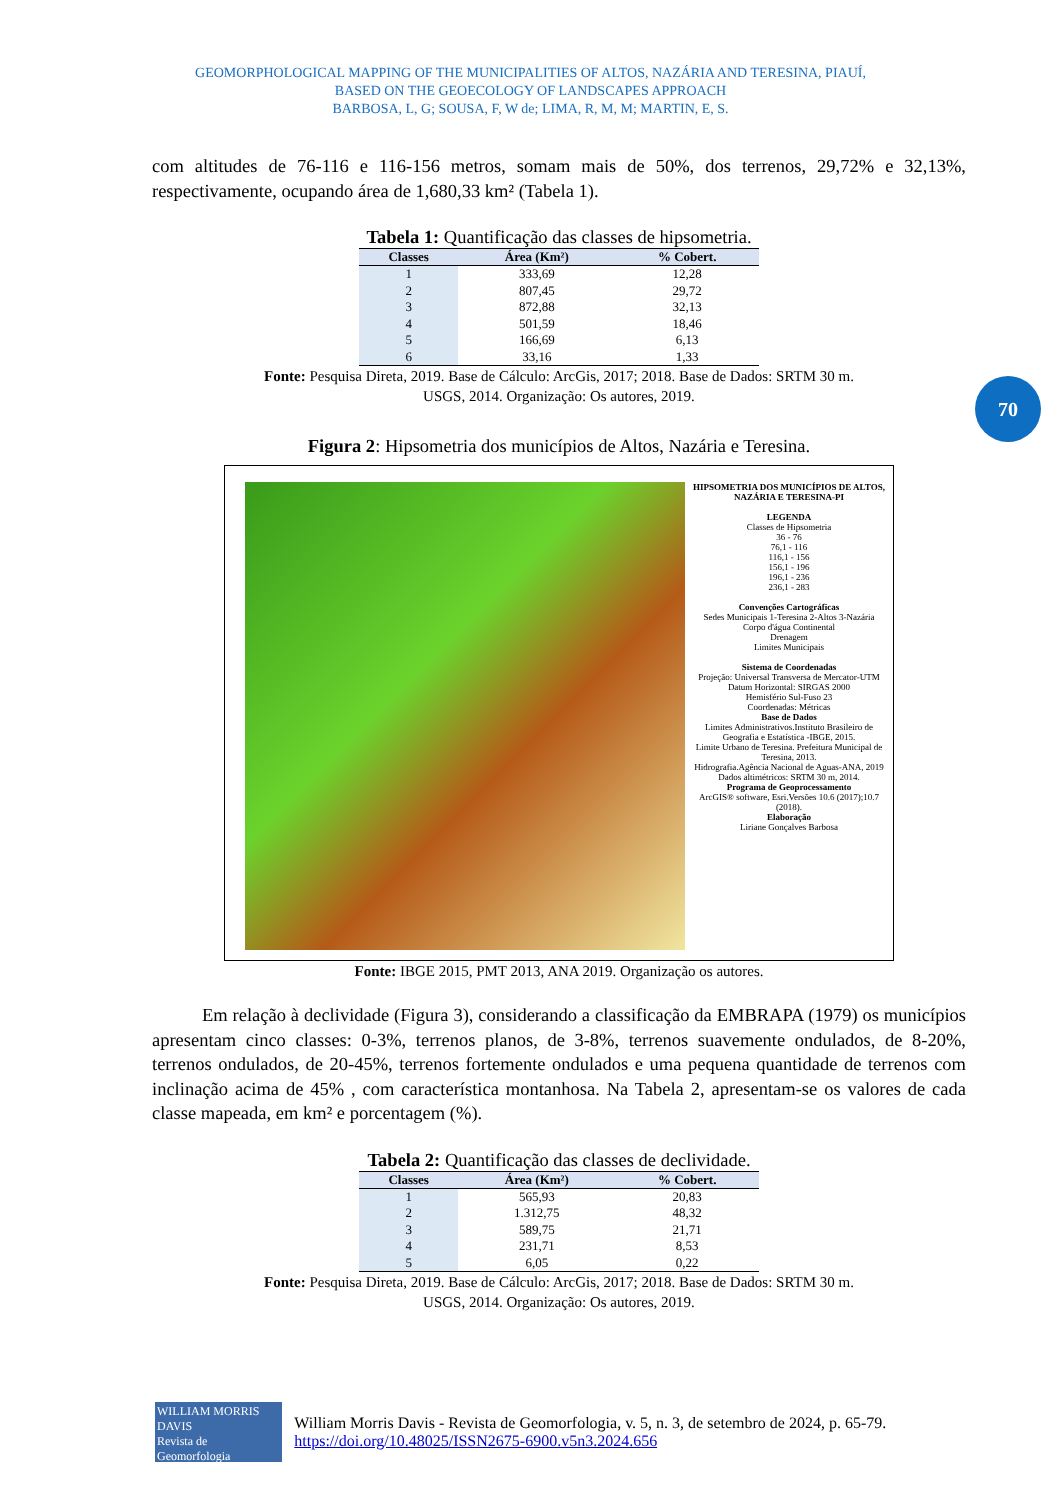GEOMORPHOLOGICAL MAPPING OF THE MUNICIPALITIES OF ALTOS, NAZÁRIA AND TERESINA, PIAUÍ,
BASED ON THE GEOECOLOGY OF LANDSCAPES APPROACH
BARBOSA, L, G; SOUSA, F, W de; LIMA, R, M, M; MARTIN, E, S.
70
com altitudes de 76-116 e 116-156 metros, somam mais de 50%, dos terrenos, 29,72% e 32,13%, respectivamente, ocupando área de 1,680,33 km² (Tabela 1).
Tabela 1: Quantificação das classes de hipsometria.
| Classes | Área (Km²) | % Cobert. |
| --- | --- | --- |
| 1 | 333,69 | 12,28 |
| 2 | 807,45 | 29,72 |
| 3 | 872,88 | 32,13 |
| 4 | 501,59 | 18,46 |
| 5 | 166,69 | 6,13 |
| 6 | 33,16 | 1,33 |
Fonte: Pesquisa Direta, 2019. Base de Cálculo: ArcGis, 2017; 2018. Base de Dados: SRTM 30 m.
USGS, 2014. Organização: Os autores, 2019.
Figura 2: Hipsometria dos municípios de Altos, Nazária e Teresina.
HIPSOMETRIA DOS MUNICÍPIOS DE ALTOS, NAZÁRIA E TERESINA-PI
LEGENDA
Classes de Hipsometria
36 - 76
76,1 - 116
116,1 - 156
156,1 - 196
196,1 - 236
236,1 - 283
Convenções Cartográficas
Sedes Municipais 1-Teresina 2-Altos 3-Nazária
Corpo d'água Continental
Drenagem
Limites Municipais
Sistema de Coordenadas
Projeção: Universal Transversa de Mercator-UTM
Datum Horizontal: SIRGAS 2000
Hemisfério Sul-Fuso 23
Coordenadas: Métricas
Base de Dados
Limites Administrativos.Instituto Brasileiro de Geografia e Estatística -IBGE, 2015.
Limite Urbano de Teresina. Prefeitura Municipal de Teresina, 2013.
Hidrografia.Agência Nacional de Aguas-ANA, 2019
Dados altimétricos: SRTM 30 m, 2014.
Programa de Geoprocessamento
ArcGIS® software, Esri.Versões 10.6 (2017);10.7 (2018).
Elaboração
Liriane Gonçalves Barbosa
Fonte: IBGE 2015, PMT 2013, ANA 2019. Organização os autores.
Em relação à declividade (Figura 3), considerando a classificação da EMBRAPA (1979) os municípios apresentam cinco classes: 0-3%, terrenos planos, de 3-8%, terrenos suavemente ondulados, de 8-20%, terrenos ondulados, de 20-45%, terrenos fortemente ondulados e uma pequena quantidade de terrenos com inclinação acima de 45% , com característica montanhosa. Na Tabela 2, apresentam-se os valores de cada classe mapeada, em km² e porcentagem (%).
Tabela 2: Quantificação das classes de declividade.
| Classes | Área (Km²) | % Cobert. |
| --- | --- | --- |
| 1 | 565,93 | 20,83 |
| 2 | 1.312,75 | 48,32 |
| 3 | 589,75 | 21,71 |
| 4 | 231,71 | 8,53 |
| 5 | 6,05 | 0,22 |
Fonte: Pesquisa Direta, 2019. Base de Cálculo: ArcGis, 2017; 2018. Base de Dados: SRTM 30 m.
USGS, 2014. Organização: Os autores, 2019.
WILLIAM MORRIS DAVIS
Revista de Geomorfologia
William Morris Davis - Revista de Geomorfologia, v. 5, n. 3, de setembro de 2024, p. 65-79. https://doi.org/10.48025/ISSN2675-6900.v5n3.2024.656